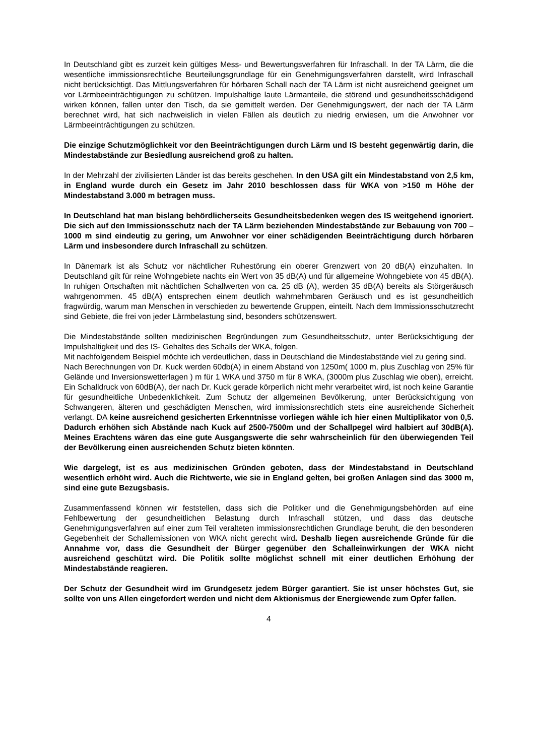In Deutschland gibt es zurzeit kein gültiges Mess- und Bewertungsverfahren für Infraschall. In der TA Lärm, die die wesentliche immissionsrechtliche Beurteilungsgrundlage für ein Genehmigungsverfahren darstellt, wird Infraschall nicht berücksichtigt. Das Mittlungsverfahren für hörbaren Schall nach der TA Lärm ist nicht ausreichend geeignet um vor Lärmbeeinträchtigungen zu schützen. Impulshaltige laute Lärmanteile, die störend und gesundheitsschädigend wirken können, fallen unter den Tisch, da sie gemittelt werden. Der Genehmigungswert, der nach der TA Lärm berechnet wird, hat sich nachweislich in vielen Fällen als deutlich zu niedrig erwiesen, um die Anwohner vor Lärmbeeinträchtigungen zu schützen.
Die einzige Schutzmöglichkeit vor den Beeinträchtigungen durch Lärm und IS besteht gegenwärtig darin, die Mindestabstände zur Besiedlung ausreichend groß zu halten.
In der Mehrzahl der zivilisierten Länder ist das bereits geschehen. In den USA gilt ein Mindestabstand von 2,5 km, in England wurde durch ein Gesetz im Jahr 2010 beschlossen dass für WKA von >150 m Höhe der Mindestabstand 3.000 m betragen muss.
In Deutschland hat man bislang behördlicherseits Gesundheitsbedenken wegen des IS weitgehend ignoriert. Die sich auf den Immissionsschutz nach der TA Lärm beziehenden Mindestabstände zur Bebauung von 700 – 1000 m sind eindeutig zu gering, um Anwohner vor einer schädigenden Beeinträchtigung durch hörbaren Lärm und insbesondere durch Infraschall zu schützen.
In Dänemark ist als Schutz vor nächtlicher Ruhestörung ein oberer Grenzwert von 20 dB(A) einzuhalten. In Deutschland gilt für reine Wohngebiete nachts ein Wert von 35 dB(A) und für allgemeine Wohngebiete von 45 dB(A). In ruhigen Ortschaften mit nächtlichen Schallwerten von ca. 25 dB (A), werden 35 dB(A) bereits als Störgeräusch wahrgenommen. 45 dB(A) entsprechen einem deutlich wahrnehmbaren Geräusch und es ist gesundheitlich fragwürdig, warum man Menschen in verschieden zu bewertende Gruppen, einteilt. Nach dem Immissionsschutzrecht sind Gebiete, die frei von jeder Lärmbelastung sind, besonders schützenswert.
Die Mindestabstände sollten medizinischen Begründungen zum Gesundheitsschutz, unter Berücksichtigung der Impulshaltigkeit und des IS- Gehaltes des Schalls der WKA, folgen.
Mit nachfolgendem Beispiel möchte ich verdeutlichen, dass in Deutschland die Mindestabstände viel zu gering sind.
Nach Berechnungen von Dr. Kuck werden 60db(A) in einem Abstand von 1250m( 1000 m, plus Zuschlag von 25% für Gelände und Inversionswetterlagen ) m für 1 WKA und 3750 m für 8 WKA, (3000m plus Zuschlag wie oben), erreicht. Ein Schalldruck von 60dB(A), der nach Dr. Kuck gerade körperlich nicht mehr verarbeitet wird, ist noch keine Garantie für gesundheitliche Unbedenklichkeit. Zum Schutz der allgemeinen Bevölkerung, unter Berücksichtigung von Schwangeren, älteren und geschädigten Menschen, wird immissionsrechtlich stets eine ausreichende Sicherheit verlangt. DA keine ausreichend gesicherten Erkenntnisse vorliegen wähle ich hier einen Multiplikator von 0,5. Dadurch erhöhen sich Abstände nach Kuck auf 2500-7500m und der Schallpegel wird halbiert auf 30dB(A). Meines Erachtens wären das eine gute Ausgangswerte die sehr wahrscheinlich für den überwiegenden Teil der Bevölkerung einen ausreichenden Schutz bieten könnten.
Wie dargelegt, ist es aus medizinischen Gründen geboten, dass der Mindestabstand in Deutschland wesentlich erhöht wird. Auch die Richtwerte, wie sie in England gelten, bei großen Anlagen sind das 3000 m, sind eine gute Bezugsbasis.
Zusammenfassend können wir feststellen, dass sich die Politiker und die Genehmigungsbehörden auf eine Fehlbewertung der gesundheitlichen Belastung durch Infraschall stützen, und dass das deutsche Genehmigungsverfahren auf einer zum Teil veralteten immissionsrechtlichen Grundlage beruht, die den besonderen Gegebenheit der Schallemissionen von WKA nicht gerecht wird. Deshalb liegen ausreichende Gründe für die Annahme vor, dass die Gesundheit der Bürger gegenüber den Schalleinwirkungen der WKA nicht ausreichend geschützt wird. Die Politik sollte möglichst schnell mit einer deutlichen Erhöhung der Mindestabstände reagieren.
Der Schutz der Gesundheit wird im Grundgesetz jedem Bürger garantiert. Sie ist unser höchstes Gut, sie sollte von uns Allen eingefordert werden und nicht dem Aktionismus der Energiewende zum Opfer fallen.
4